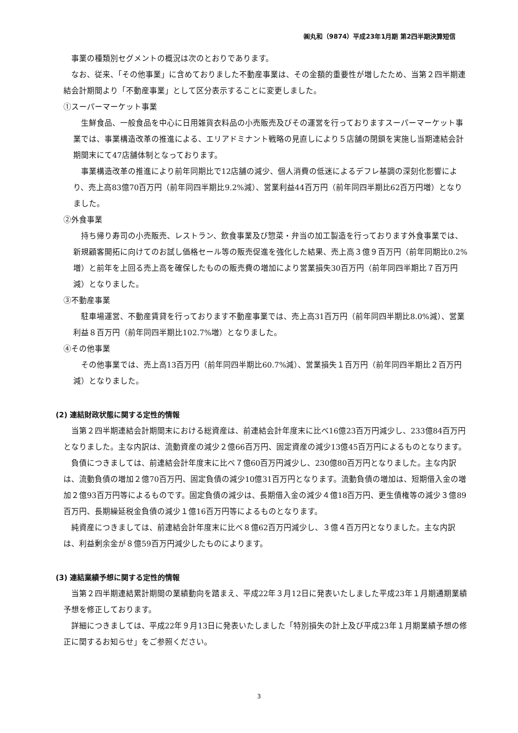㈱丸和（9874）平成23年1月期 第2四半期決算短信
事業の種類別セグメントの概況は次のとおりであります。
なお、従来、「その他事業」に含めておりました不動産事業は、その金額的重要性が増したため、当第２四半期連結会計期間より「不動産事業」として区分表示することに変更しました。
①スーパーマーケット事業
生鮮食品、一般食品を中心に日用雑貨衣料品の小売販売及びその運営を行っておりますスーパーマーケット事業では、事業構造改革の推進による、エリアドミナント戦略の見直しにより５店舗の閉鎖を実施し当期連結会計期間末にて47店舗体制となっております。
事業構造改革の推進により前年同期比で12店舗の減少、個人消費の低迷によるデフレ基調の深刻化影響により、売上高83億70百万円（前年同四半期比9.2%減）、営業利益44百万円（前年同四半期比62百万円増）となりました。
②外食事業
持ち帰り寿司の小売販売、レストラン、飲食事業及び惣菜・弁当の加工製造を行っております外食事業では、新規顧客開拓に向けてのお試し価格セール等の販売促進を強化した結果、売上高３億９百万円（前年同期比0.2%増）と前年を上回る売上高を確保したものの販売費の増加により営業損失30百万円（前年同四半期比７百万円減）となりました。
③不動産事業
駐車場運営、不動産賃貸を行っております不動産事業では、売上高31百万円（前年同四半期比8.0%減）、営業利益８百万円（前年同四半期比102.7%増）となりました。
④その他事業
その他事業では、売上高13百万円（前年同四半期比60.7%減）、営業損失１百万円（前年同四半期比２百万円減）となりました。
(2) 連結財政状態に関する定性的情報
当第２四半期連結会計期間末における総資産は、前連結会計年度末に比べ16億23百万円減少し、233億84百万円となりました。主な内訳は、流動資産の減少２億66百万円、固定資産の減少13億45百万円によるものとなります。
負債につきましては、前連結会計年度末に比べ７億60百万円減少し、230億80百万円となりました。主な内訳は、流動負債の増加２億70百万円、固定負債の減少10億31百万円となります。流動負債の増加は、短期借入金の増加２億93百万円等によるものです。固定負債の減少は、長期借入金の減少４億18百万円、更生債権等の減少３億89百万円、長期繰延税金負債の減少１億16百万円等によるものとなります。
純資産につきましては、前連結会計年度末に比べ８億62百万円減少し、３億４百万円となりました。主な内訳は、利益剰余金が８億59百万円減少したものによります。
(3) 連結業績予想に関する定性的情報
当第２四半期連結累計期間の業績動向を踏まえ、平成22年３月12日に発表いたしました平成23年１月期通期業績予想を修正しております。
詳細につきましては、平成22年９月13日に発表いたしました「特別損失の計上及び平成23年１月期業績予想の修正に関するお知らせ」をご参照ください。
3